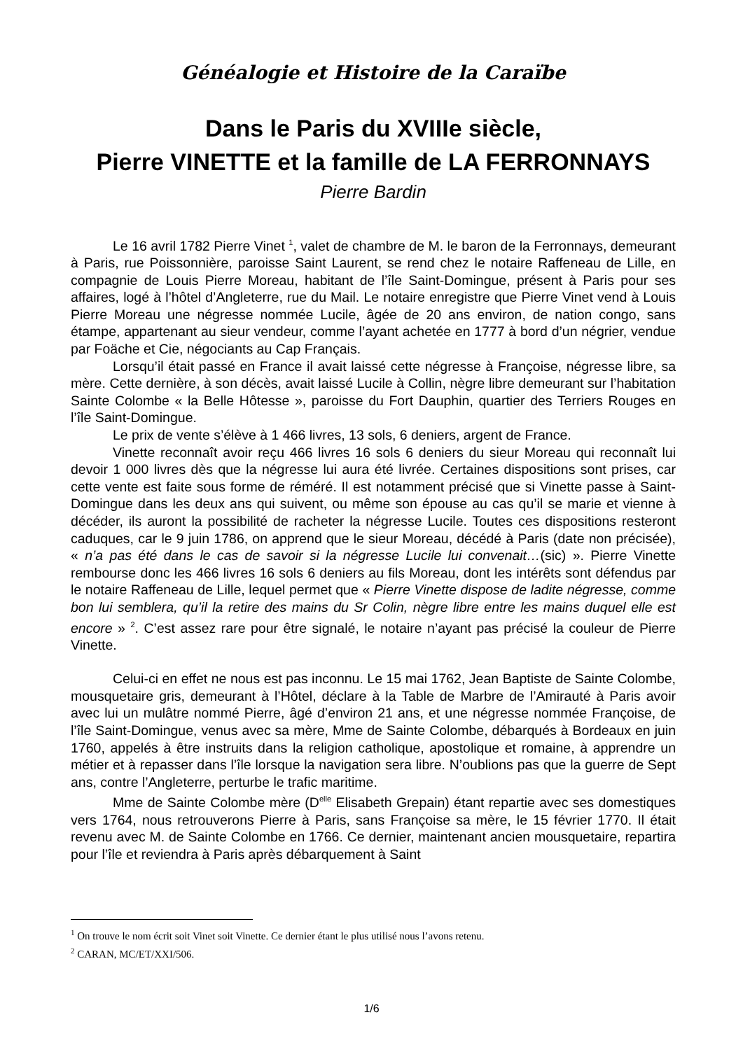Généalogie et Histoire de la Caraïbe
Dans le Paris du XVIIIe siècle,
Pierre VINETTE et la famille de LA FERRONNAYS
Pierre Bardin
Le 16 avril 1782 Pierre Vinet <sup>1</sup>, valet de chambre de M. le baron de la Ferronnays, demeurant à Paris, rue Poissonnière, paroisse Saint Laurent, se rend chez le notaire Raffeneau de Lille, en compagnie de Louis Pierre Moreau, habitant de l’île Saint-Domingue, présent à Paris pour ses affaires, logé à l’hôtel d’Angleterre, rue du Mail. Le notaire enregistre que Pierre Vinet vend à Louis Pierre Moreau une négresse nommée Lucile, âgée de 20 ans environ, de nation congo, sans étampe, appartenant au sieur vendeur, comme l’ayant achetée en 1777 à bord d’un négrier, vendue par Foäche et Cie, négociants au Cap Français.
Lorsqu’il était passé en France il avait laissé cette négresse à Françoise, négresse libre, sa mère. Cette dernière, à son décès, avait laissé Lucile à Collin, nègre libre demeurant sur l’habitation Sainte Colombe « la Belle Hôtesse », paroisse du Fort Dauphin, quartier des Terriers Rouges en l’île Saint-Domingue.
Le prix de vente s’élève à 1 466 livres, 13 sols, 6 deniers, argent de France.
Vinette reconnaît avoir reçu 466 livres 16 sols 6 deniers du sieur Moreau qui reconnaît lui devoir 1 000 livres dès que la négresse lui aura été livrée. Certaines dispositions sont prises, car cette vente est faite sous forme de réméré. Il est notamment précisé que si Vinette passe à Saint-Domingue dans les deux ans qui suivent, ou même son épouse au cas qu’il se marie et vienne à décéder, ils auront la possibilité de racheter la négresse Lucile. Toutes ces dispositions resteront caduques, car le 9 juin 1786, on apprend que le sieur Moreau, décédé à Paris (date non précisée), « n’a pas été dans le cas de savoir si la négresse Lucile lui convenait…(sic) ». Pierre Vinette rembourse donc les 466 livres 16 sols 6 deniers au fils Moreau, dont les intérêts sont défendus par le notaire Raffeneau de Lille, lequel permet que « Pierre Vinette dispose de ladite négresse, comme bon lui semblera, qu’il la retire des mains du Sr Colin, nègre libre entre les mains duquel elle est encore » <sup>2</sup>. C’est assez rare pour être signalé, le notaire n’ayant pas précisé la couleur de Pierre Vinette.
Celui-ci en effet ne nous est pas inconnu. Le 15 mai 1762, Jean Baptiste de Sainte Colombe, mousquetaire gris, demeurant à l’Hôtel, déclare à la Table de Marbre de l’Amirauté à Paris avoir avec lui un mulâtre nommé Pierre, âgé d’environ 21 ans, et une négresse nommée Françoise, de l’île Saint-Domingue, venus avec sa mère, Mme de Sainte Colombe, débarqués à Bordeaux en juin 1760, appelés à être instruits dans la religion catholique, apostolique et romaine, à apprendre un métier et à repasser dans l’île lorsque la navigation sera libre. N’oublions pas que la guerre de Sept ans, contre l’Angleterre, perturbe le trafic maritime.
Mme de Sainte Colombe mère (D<sup>elle</sup> Elisabeth Grepain) étant repartie avec ses domestiques vers 1764, nous retrouverons Pierre à Paris, sans Françoise sa mère, le 15 février 1770. Il était revenu avec M. de Sainte Colombe en 1766. Ce dernier, maintenant ancien mousquetaire, repartira pour l’île et reviendra à Paris après débarquement à Saint
<sup>1</sup> On trouve le nom écrit soit Vinet soit Vinette. Ce dernier étant le plus utilisé nous l’avons retenu.
<sup>2</sup> CARAN, MC/ET/XXI/506.
1/6